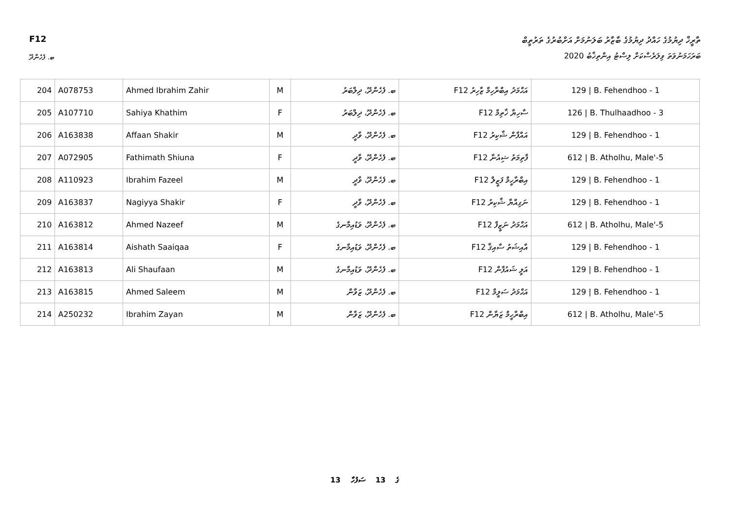F12 ތާރީޚް ދިޔުމުގެ ހައްދު ދިޔުމުގެ ބާޒާރު ބަލަނުމަށް އަށްބުރުގެ ތަރުތީބް
ބަރަހަމަނުވަތަ ވިލަރެސްކަށް ލިސްޓު އިންތިޚާބު 2020
ބ. ފެހެންދޫ
| 204 | A078753 | Ahmed Ibrahim Zahir | M | ބ. ފެހެންދޫ، ދިލްބަރު | F12 އަޙްމަދު އިބްރާހިމް ޒާހިރު | 129 / B. Fehendhoo - 1 |
| 205 | A107710 | Sahiya Khathim | F | ބ. ފެހެންދޫ، ދިލްބަރު | F12 ސާހިޔާ ޚާތިމް | 126 / B. Thulhaadhoo - 3 |
| 206 | A163838 | Affaan Shakir | M | ބ. ފެހެންދޫ، ވާދީ | F12 އައްފާން ޝާކިރު | 129 / B. Fehendhoo - 1 |
| 207 | A072905 | Fathimath Shiuna | F | ބ. ފެހެންދޫ، ވާދީ | F12 ފާތިމަތު ޝިއުނާ | 612 / B. Atholhu, Male'-5 |
| 208 | A110923 | Ibrahim Fazeel | M | ބ. ފެހެންދޫ، ވާދީ | F12 އިބްރާހީމް ފަޒީލް | 129 / B. Fehendhoo - 1 |
| 209 | A163837 | Nagiyya Shakir | F | ބ. ފެހެންދޫ، ވާދީ | F12 ނަގިއްޔާ ޝާކިރު | 129 / B. Fehendhoo - 1 |
| 210 | A163812 | Ahmed Nazeef | M | ބ. ފެހެންދޫ، ވަޑުއިމާނގެ | F12 އަޙްމަދު ނަޒީފް | 612 / B. Atholhu, Male'-5 |
| 211 | A163814 | Aishath Saaiqaa | F | ބ. ފެހެންދޫ، ވަޑުއިމާނގެ | F12 އާއިޝަތު ސާއިޤާ | 129 / B. Fehendhoo - 1 |
| 212 | A163813 | Ali Shaufaan | M | ބ. ފެހެންދޫ، ވަޑުއިމާނގެ | F12 އަލީ ޝައުފާން | 129 / B. Fehendhoo - 1 |
| 213 | A163815 | Ahmed Saleem | M | ބ. ފެހެންދޫ، ޒަވާން | F12 އަޙްމަދު ސަލީމް | 129 / B. Fehendhoo - 1 |
| 214 | A250232 | Ibrahim Zayan | M | ބ. ފެހެންދޫ، ޒަވާން | F12 އިބްރާހީމް ޒަޔާން | 612 / B. Atholhu, Male'-5 |
13 ގެ 13 ސަފުހާ